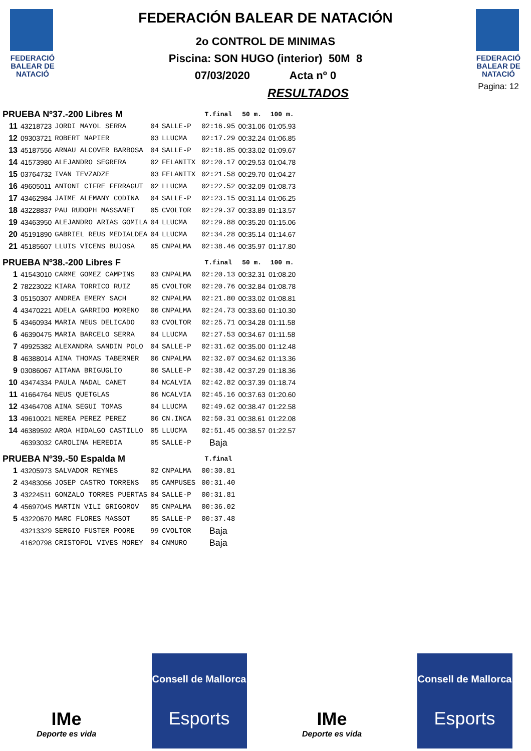FEDERACIÓ
BALEAR DE
NATACIÓ
FEDERACIÓN BALEAR DE NATACIÓN
2o CONTROL DE MINIMAS
Piscina: SON HUGO (interior) 50M 8
07/03/2020 Acta nº 0
RESULTADOS
FEDERACIÓ
BALEAR DE
NATACIÓ
Pagina: 12
| PRUEBA Nº37.-200 Libres M | | | | | | T.final | 50 m. | 100 m. |
| --- | --- | --- | --- | --- | --- | --- | --- | --- |
| 11 | 43218723 | JORDI MAYOL SERRA | 04 | SALLE-P | | 02:16.95 | 00:31.06 | 01:05.93 |
| 12 | 09303721 | ROBERT NAPIER | 03 | LLUCMA | | 02:17.29 | 00:32.24 | 01:06.85 |
| 13 | 45187556 | ARNAU ALCOVER BARBOSA | 04 | SALLE-P | | 02:18.85 | 00:33.02 | 01:09.67 |
| 14 | 41573980 | ALEJANDRO SEGRERA | 02 | FELANITX | | 02:20.17 | 00:29.53 | 01:04.78 |
| 15 | 03764732 | IVAN TEVZADZE | 03 | FELANITX | | 02:21.58 | 00:29.70 | 01:04.27 |
| 16 | 49605011 | ANTONI CIFRE FERRAGUT | 02 | LLUCMA | | 02:22.52 | 00:32.09 | 01:08.73 |
| 17 | 43462984 | JAIME ALEMANY CODINA | 04 | SALLE-P | | 02:23.15 | 00:31.14 | 01:06.25 |
| 18 | 43228837 | PAU RUDOPH MASSANET | 05 | CVOLTOR | | 02:29.37 | 00:33.89 | 01:13.57 |
| 19 | 43463950 | ALEJANDRO ARIAS GOMILA | 04 | LLUCMA | | 02:29.88 | 00:35.20 | 01:15.06 |
| 20 | 45191890 | GABRIEL REUS MEDIALDEA | 04 | LLUCMA | | 02:34.28 | 00:35.14 | 01:14.67 |
| 21 | 45185607 | LLUIS VICENS BUJOSA | 05 | CNPALMA | | 02:38.46 | 00:35.97 | 01:17.80 |
| PRUEBA Nº38.-200 Libres F | | | | | | T.final | 50 m. | 100 m. |
| 1 | 41543010 | CARME GOMEZ CAMPINS | 03 | CNPALMA | | 02:20.13 | 00:32.31 | 01:08.20 |
| 2 | 78223022 | KIARA TORRICO RUIZ | 05 | CVOLTOR | | 02:20.76 | 00:32.84 | 01:08.78 |
| 3 | 05150307 | ANDREA EMERY SACH | 02 | CNPALMA | | 02:21.80 | 00:33.02 | 01:08.81 |
| 4 | 43470221 | ADELA GARRIDO MORENO | 06 | CNPALMA | | 02:24.73 | 00:33.60 | 01:10.30 |
| 5 | 43460934 | MARIA NEUS DELICADO | 03 | CVOLTOR | | 02:25.71 | 00:34.28 | 01:11.58 |
| 6 | 46390475 | MARIA BARCELO SERRA | 04 | LLUCMA | | 02:27.53 | 00:34.67 | 01:11.58 |
| 7 | 49925382 | ALEXANDRA SANDIN POLO | 04 | SALLE-P | | 02:31.62 | 00:35.00 | 01:12.48 |
| 8 | 46388014 | AINA THOMAS TABERNER | 06 | CNPALMA | | 02:32.07 | 00:34.62 | 01:13.36 |
| 9 | 03086067 | AITANA BRIGUGLIO | 06 | SALLE-P | | 02:38.42 | 00:37.29 | 01:18.36 |
| 10 | 43474334 | PAULA NADAL CANET | 04 | NCALVIA | | 02:42.82 | 00:37.39 | 01:18.74 |
| 11 | 41664764 | NEUS QUETGLAS | 06 | NCALVIA | | 02:45.16 | 00:37.63 | 01:20.60 |
| 12 | 43464708 | AINA SEGUI TOMAS | 04 | LLUCMA | | 02:49.62 | 00:38.47 | 01:22.58 |
| 13 | 49610021 | NEREA PEREZ PEREZ | 06 | CN.INCA | | 02:50.31 | 00:38.61 | 01:22.08 |
| 14 | 46389592 | AROA HIDALGO CASTILLO | 05 | LLUCMA | | 02:51.45 | 00:38.57 | 01:22.57 |
| | 46393032 | CAROLINA HEREDIA | 05 | SALLE-P | | Baja | | |
| PRUEBA Nº39.-50 Espalda M | | | | | | T.final | | |
| 1 | 43205973 | SALVADOR REYNES | 02 | CNPALMA | | 00:30.81 | | |
| 2 | 43483056 | JOSEP CASTRO TORRENS | 05 | CAMPUSES | | 00:31.40 | | |
| 3 | 43224511 | GONZALO TORRES PUERTAS | 04 | SALLE-P | | 00:31.81 | | |
| 4 | 45697045 | MARTIN VILI GRIGOROV | 05 | CNPALMA | | 00:36.02 | | |
| 5 | 43220670 | MARC FLORES MASSOT | 05 | SALLE-P | | 00:37.48 | | |
| | 43213329 | SERGIO FUSTER POORE | 99 | CVOLTOR | | Baja | | |
| | 41620798 | CRISTOFOL VIVES MOREY | 04 | CNMURO | | Baja | | |
IMe
Deporte es vida
Consell de Mallorca
Esports
IMe
Deporte es vida
Consell de Mallorca
Esports